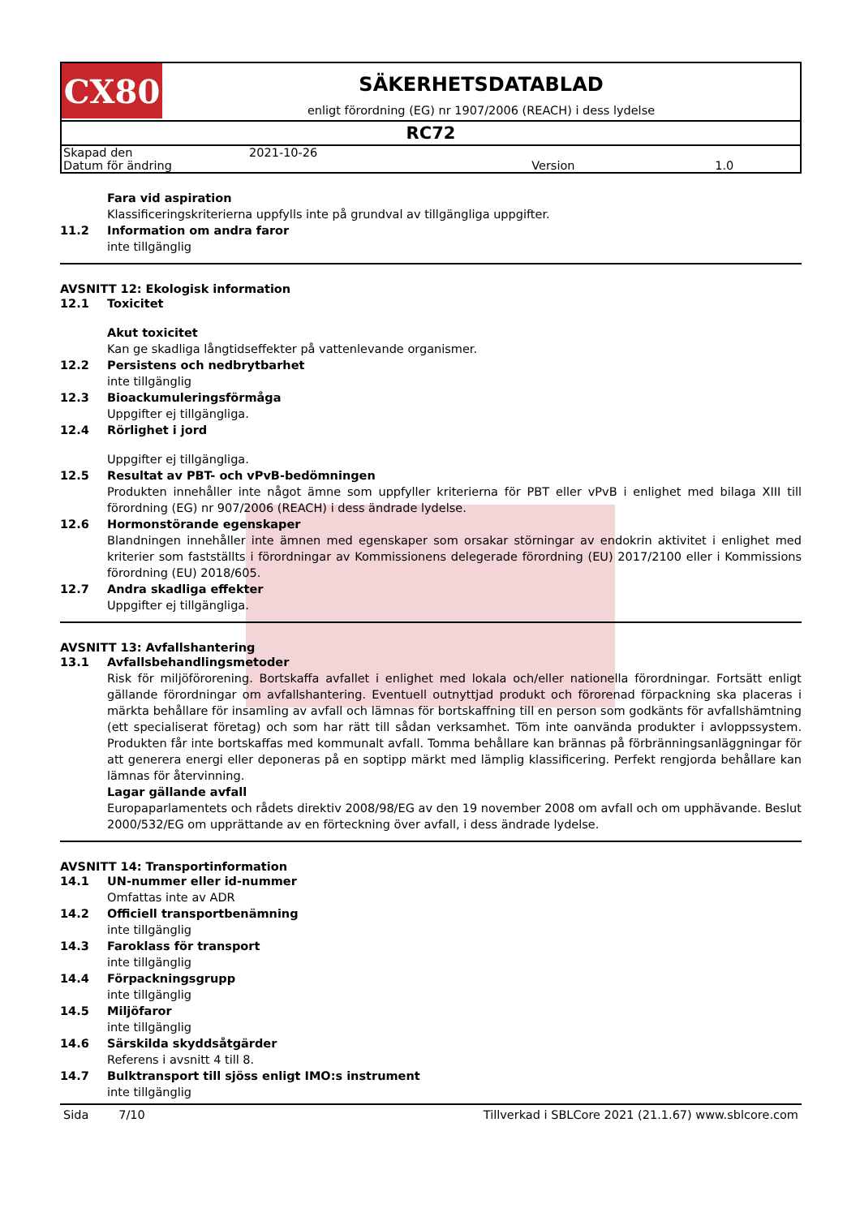CX80
SÄKERHETSDATABLAD
enligt förordning (EG) nr 1907/2006 (REACH) i dess lydelse
RC72
| Skapad den | 2021-10-26 | | |
| Datum för ändring | | Version | 1.0 |
Fara vid aspiration
Klassificeringskriterierna uppfylls inte på grundval av tillgängliga uppgifter.
11.2 Information om andra faror
inte tillgänglig
AVSNITT 12: Ekologisk information
12.1 Toxicitet
Akut toxicitet
Kan ge skadliga långtidseffekter på vattenlevande organismer.
12.2 Persistens och nedbrytbarhet
inte tillgänglig
12.3 Bioackumuleringsförmåga
Uppgifter ej tillgängliga.
12.4 Rörlighet i jord
Uppgifter ej tillgängliga.
12.5 Resultat av PBT- och vPvB-bedömningen
Produkten innehåller inte något ämne som uppfyller kriterierna för PBT eller vPvB i enlighet med bilaga XIII till förordning (EG) nr 907/2006 (REACH) i dess ändrade lydelse.
12.6 Hormonstörande egenskaper
Blandningen innehåller inte ämnen med egenskaper som orsakar störningar av endokrin aktivitet i enlighet med kriterier som fastställts i förordningar av Kommissionens delegerade förordning (EU) 2017/2100 eller i Kommissions förordning (EU) 2018/605.
12.7 Andra skadliga effekter
Uppgifter ej tillgängliga.
AVSNITT 13: Avfallshantering
13.1 Avfallsbehandlingsmetoder
Risk för miljöförorening. Bortskaffa avfallet i enlighet med lokala och/eller nationella förordningar. Fortsätt enligt gällande förordningar om avfallshantering. Eventuell outnyttjad produkt och förorenad förpackning ska placeras i märkta behållare för insamling av avfall och lämnas för bortskaffning till en person som godkänts för avfallshämtning (ett specialiserat företag) och som har rätt till sådan verksamhet. Töm inte oanvända produkter i avloppssystem. Produkten får inte bortskaffas med kommunalt avfall. Tomma behållare kan brännas på förbränningsanläggningar för att generera energi eller deponeras på en soptipp märkt med lämplig klassificering. Perfekt rengjorda behållare kan lämnas för återvinning.
Lagar gällande avfall
Europaparlamentets och rådets direktiv 2008/98/EG av den 19 november 2008 om avfall och om upphävande. Beslut 2000/532/EG om upprättande av en förteckning över avfall, i dess ändrade lydelse.
AVSNITT 14: Transportinformation
14.1 UN-nummer eller id-nummer
Omfattas inte av ADR
14.2 Officiell transportbenämning
inte tillgänglig
14.3 Faroklass för transport
inte tillgänglig
14.4 Förpackningsgrupp
inte tillgänglig
14.5 Miljöfaror
inte tillgänglig
14.6 Särskilda skyddsåtgärder
Referens i avsnitt 4 till 8.
14.7 Bulktransport till sjöss enligt IMO:s instrument
inte tillgänglig
Sida 7/10 Tillverkad i SBLCore 2021 (21.1.67) www.sblcore.com